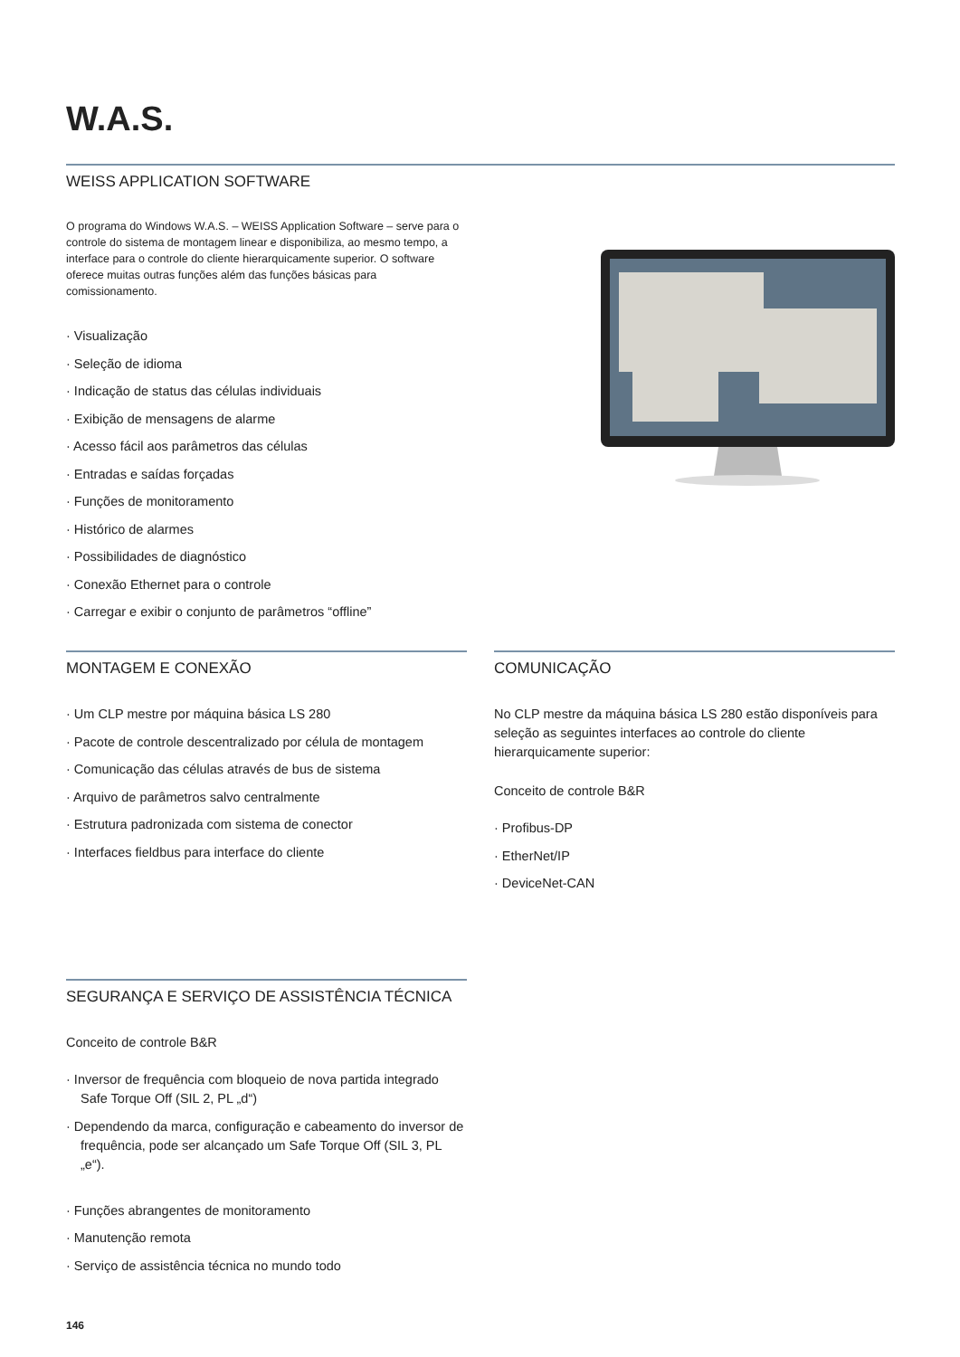W.A.S.
WEISS APPLICATION SOFTWARE
O programa do Windows W.A.S. – WEISS Application Software – serve para o controle do sistema de montagem linear e disponibiliza, ao mesmo tempo, a interface para o controle do cliente hierarquicamente superior. O software oferece muitas outras funções além das funções básicas para comissionamento.
· Visualização
· Seleção de idioma
· Indicação de status das células individuais
· Exibição de mensagens de alarme
· Acesso fácil aos parâmetros das células
· Entradas e saídas forçadas
· Funções de monitoramento
· Histórico de alarmes
· Possibilidades de diagnóstico
· Conexão Ethernet para o controle
· Carregar e exibir o conjunto de parâmetros “offline”
MONTAGEM E CONEXÃO
· Um CLP mestre por máquina básica LS 280
· Pacote de controle descentralizado por célula de montagem
· Comunicação das células através de bus de sistema
· Arquivo de parâmetros salvo centralmente
· Estrutura padronizada com sistema de conector
· Interfaces fieldbus para interface do cliente
COMUNICAÇÃO
No CLP mestre da máquina básica LS 280 estão disponíveis para seleção as seguintes interfaces ao controle do cliente hierarquicamente superior:
Conceito de controle B&R
· Profibus-DP
· EtherNet/IP
· DeviceNet-CAN
SEGURANÇA E SERVIÇO DE ASSISTÊNCIA TÉCNICA
Conceito de controle B&R
· Inversor de frequência com bloqueio de nova partida integrado Safe Torque Off (SIL 2, PL „d“)
· Dependendo da marca, configuração e cabeamento do inversor de frequência, pode ser alcançado um Safe Torque Off (SIL 3, PL „e“).
· Funções abrangentes de monitoramento
· Manutenção remota
· Serviço de assistência técnica no mundo todo
146